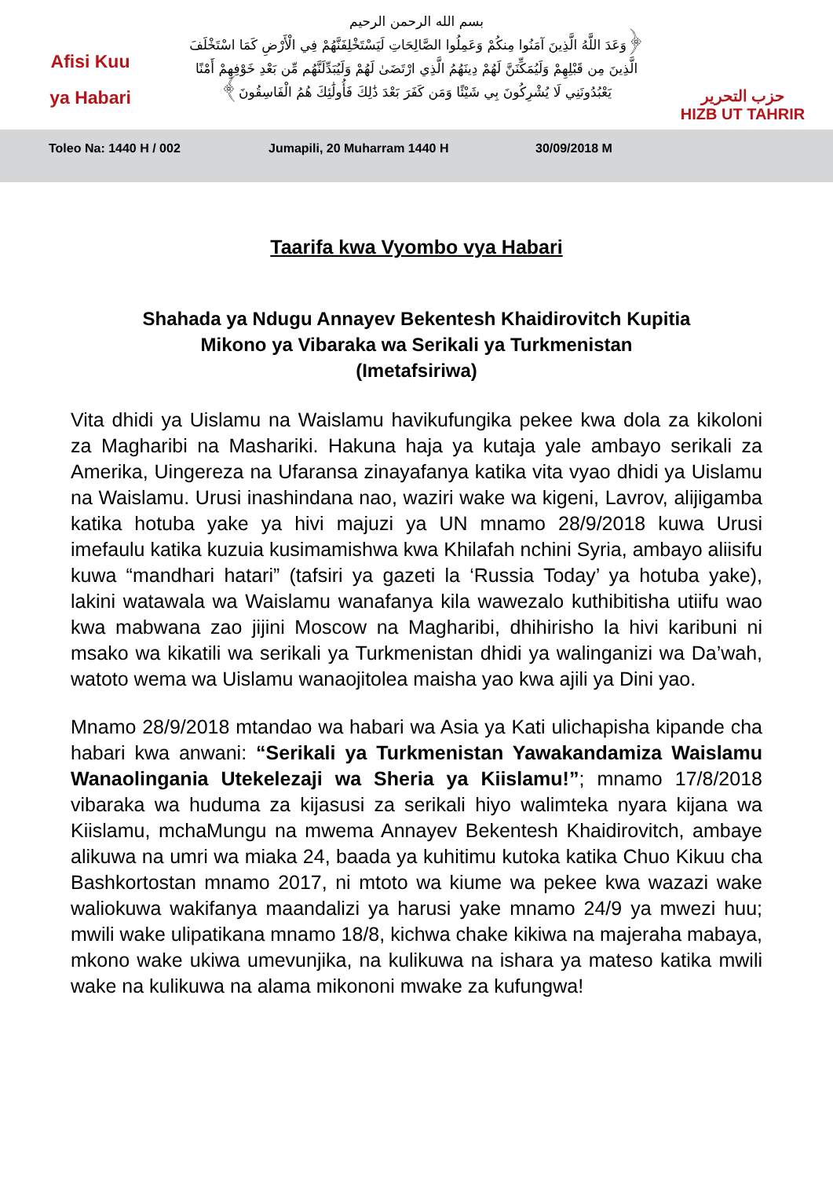Afisi Kuu
ya Habari
بسم الله الرحمن الرحيم
﴿وَعَدَ اللَّهُ الَّذِينَ آمَنُوا مِنكُمْ وَعَمِلُوا الصَّالِحَاتِ لَيَسْتَخْلِفَنَّهُمْ فِي الْأَرْضِ كَمَا اسْتَخْلَفَ
الَّذِينَ مِن قَبْلِهِمْ وَلَيُمَكِّنَنَّ لَهُمْ دِينَهُمُ الَّذِي ارْتَضَىٰ لَهُمْ وَلَيُبَدِّلَنَّهُم مِّن بَعْدِ خَوْفِهِمْ أَمْنًا
يَعْبُدُونَنِي لَا يُشْرِكُونَ بِي شَيْئًا وَمَن كَفَرَ بَعْدَ ذَٰلِكَ فَأُولَٰئِكَ هُمُ الْفَاسِقُونَ﴾
حزب التحرير
HIZB UT TAHRIR
Toleo Na: 1440 H / 002 Jumapili, 20 Muharram 1440 H 30/09/2018 M
Taarifa kwa Vyombo vya Habari
Shahada ya Ndugu Annayev Bekentesh Khaidirovitch Kupitia
Mikono ya Vibaraka wa Serikali ya Turkmenistan
(Imetafsiriwa)
Vita dhidi ya Uislamu na Waislamu havikufungika pekee kwa dola za kikoloni za Magharibi na Mashariki. Hakuna haja ya kutaja yale ambayo serikali za Amerika, Uingereza na Ufaransa zinayafanya katika vita vyao dhidi ya Uislamu na Waislamu. Urusi inashindana nao, waziri wake wa kigeni, Lavrov, alijigamba katika hotuba yake ya hivi majuzi ya UN mnamo 28/9/2018 kuwa Urusi imefaulu katika kuzuia kusimamishwa kwa Khilafah nchini Syria, ambayo aliisifu kuwa “mandhari hatari” (tafsiri ya gazeti la ‘Russia Today’ ya hotuba yake), lakini watawala wa Waislamu wanafanya kila wawezalo kuthibitisha utiifu wao kwa mabwana zao jijini Moscow na Magharibi, dhihirisho la hivi karibuni ni msako wa kikatili wa serikali ya Turkmenistan dhidi ya walinganizi wa Da’wah, watoto wema wa Uislamu wanaojitolea maisha yao kwa ajili ya Dini yao.
Mnamo 28/9/2018 mtandao wa habari wa Asia ya Kati ulichapisha kipande cha habari kwa anwani: “Serikali ya Turkmenistan Yawakandamiza Waislamu Wanaolingania Utekelezaji wa Sheria ya Kiislamu!”; mnamo 17/8/2018 vibaraka wa huduma za kijasusi za serikali hiyo walimteka nyara kijana wa Kiislamu, mchaMungu na mwema Annayev Bekentesh Khaidirovitch, ambaye alikuwa na umri wa miaka 24, baada ya kuhitimu kutoka katika Chuo Kikuu cha Bashkortostan mnamo 2017, ni mtoto wa kiume wa pekee kwa wazazi wake waliokuwa wakifanya maandalizi ya harusi yake mnamo 24/9 ya mwezi huu; mwili wake ulipatikana mnamo 18/8, kichwa chake kikiwa na majeraha mabaya, mkono wake ukiwa umevunjika, na kulikuwa na ishara ya mateso katika mwili wake na kulikuwa na alama mikononi mwake za kufungwa!